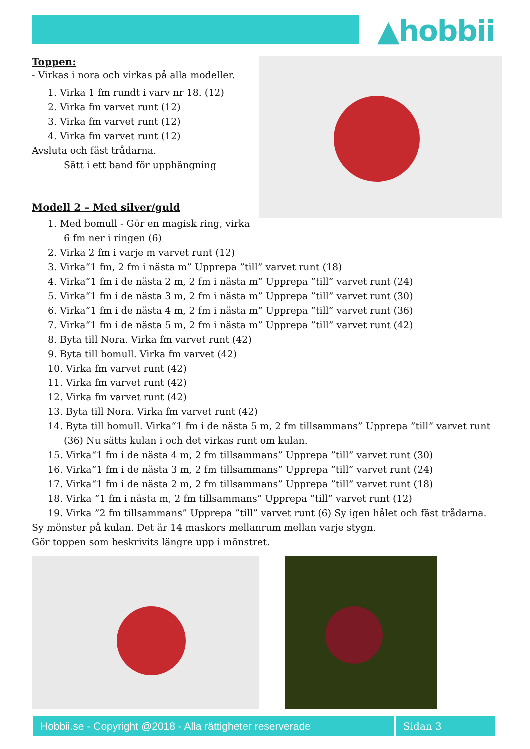▲hobbii
Toppen:
- Virkas i nora och virkas på alla modeller.
1. Virka 1 fm rundt i varv nr 18. (12)
2. Virka fm varvet runt (12)
3. Virka fm varvet runt (12)
4. Virka fm varvet runt (12)
Avsluta och fäst trådarna.
Sätt i ett band för upphängning
Modell 2 – Med silver/guld
1. Med bomull - Gör en magisk ring, virka 6 fm ner i ringen (6)
2. Virka 2 fm i varje m varvet runt (12)
3. Virka“1 fm, 2 fm i nästa m” Upprepa ”till” varvet runt (18)
4. Virka“1 fm i de nästa 2 m, 2 fm i nästa m” Upprepa ”till” varvet runt (24)
5. Virka“1 fm i de nästa 3 m, 2 fm i nästa m” Upprepa ”till” varvet runt (30)
6. Virka“1 fm i de nästa 4 m, 2 fm i nästa m” Upprepa ”till” varvet runt (36)
7. Virka“1 fm i de nästa 5 m, 2 fm i nästa m” Upprepa ”till” varvet runt (42)
8. Byta till Nora. Virka fm varvet runt (42)
9. Byta till bomull. Virka fm varvet (42)
10. Virka fm varvet runt (42)
11. Virka fm varvet runt (42)
12. Virka fm varvet runt (42)
13. Byta till Nora. Virka fm varvet runt (42)
14. Byta till bomull. Virka“1 fm i de nästa 5 m, 2 fm tillsammans” Upprepa ”till” varvet runt (36) Nu sätts kulan i och det virkas runt om kulan.
15. Virka“1 fm i de nästa 4 m, 2 fm tillsammans” Upprepa ”till” varvet runt (30)
16. Virka“1 fm i de nästa 3 m, 2 fm tillsammans” Upprepa ”till” varvet runt (24)
17. Virka“1 fm i de nästa 2 m, 2 fm tillsammans” Upprepa ”till” varvet runt (18)
18. Virka “1 fm i nästa m, 2 fm tillsammans” Upprepa ”till” varvet runt (12)
19. Virka ”2 fm tillsammans” Upprepa ”till” varvet runt (6) Sy igen hålet och fäst trådarna.
Sy mönster på kulan. Det är 14 maskors mellanrum mellan varje stygn.
Gör toppen som beskrivits längre upp i mönstret.
Hobbii.se - Copyright @2018 - Alla rättigheter reserverade
Sidan 3